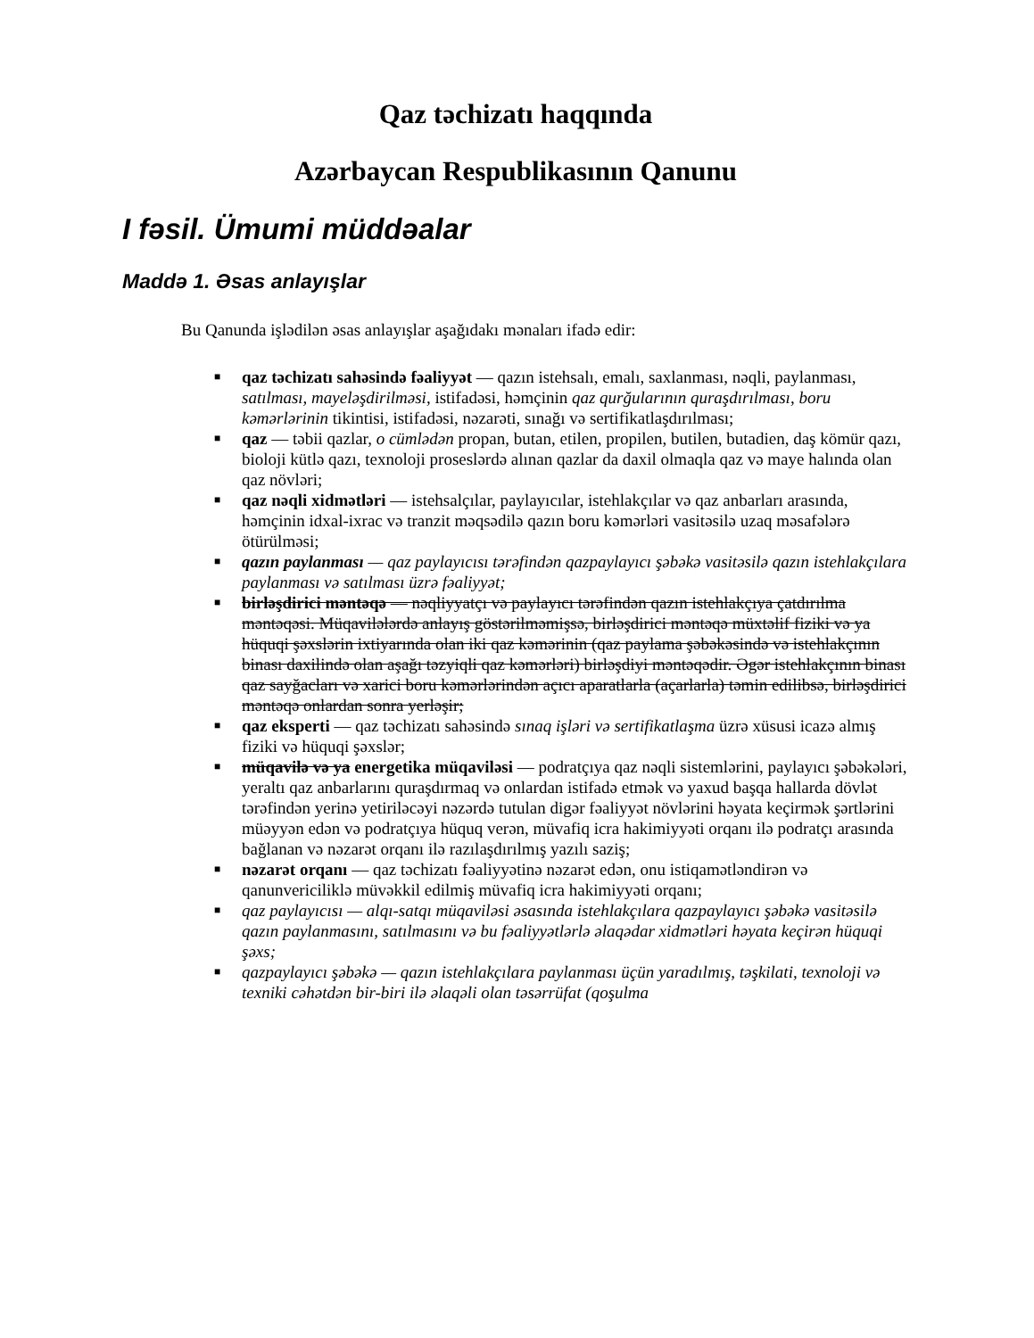Qaz təchizatı haqqında
Azərbaycan Respublikasının Qanunu
I fəsil. Ümumi müddəalar
Maddə 1. Əsas anlayışlar
Bu Qanunda işlədilən əsas anlayışlar aşağıdakı mənaları ifadə edir:
■ qaz təchizatı sahəsində fəaliyyət — qazın istehsalı, emalı, saxlanması, nəqli, paylanması, satılması, mayeləşdirilməsi, istifadəsi, həmçinin qaz qurğularının quraşdırılması, boru kəmərlərinin tikintisi, istifadəsi, nəzarəti, sınağı və sertifikatlaşdırılması;
■ qaz — təbii qazlar, o cümlədən propan, butan, etilen, propilen, butilen, butadien, daş kömür qazı, bioloji kütlə qazı, texnoloji proseslərdə alınan qazlar da daxil olmaqla qaz və maye halında olan qaz növləri;
■ qaz nəqli xidmətləri — istehsalçılar, paylayıcılar, istehlakçılar və qaz anbarları arasında, həmçinin idxal-ixrac və tranzit məqsədilə qazın boru kəmərləri vasitəsilə uzaq məsafələrə ötürülməsi;
■ qazın paylanması — qaz paylayıcısı tərəfindən qazpaylayıcı şəbəkə vasitəsilə qazın istehlakçılara paylanması və satılması üzrə fəaliyyət;
■ birləşdirici məntəqə — nəqliyyatçı və paylayıcı tərəfindən qazın istehlakçıya çatdırılma məntəqəsi. Müqavilələrdə anlayış göstərilməmişsə, birləşdirici məntəqə müxtəlif fiziki və ya hüquqi şəxslərin ixtiyarında olan iki qaz kəmərinin (qaz paylama şəbəkəsində və istehlakçının binası daxilində olan aşağı təzyiqli qaz kəmərləri) birləşdiyi məntəqədir. Əgər istehlakçının binası qaz sayğacları və xarici boru kəmərlərindən açıcı aparatlarla (açarlarla) təmin edilibsə, birləşdirici məntəqə onlardan sonra yerləşir;
■ qaz eksperti — qaz təchizatı sahəsində sınaq işləri və sertifikatlaşma üzrə xüsusi icazə almış fiziki və hüquqi şəxslər;
■ müqavilə və ya energetika müqaviləsi — podratçıya qaz nəqli sistemlərini, paylayıcı şəbəkələri, yeraltı qaz anbarlarını quraşdırmaq və onlardan istifadə etmək və yaxud başqa hallarda dövlət tərəfindən yerinə yetiriləcəyi nəzərdə tutulan digər fəaliyyət növlərini həyata keçirmək şərtlərini müəyyən edən və podratçıya hüquq verən, müvafiq icra hakimiyyəti orqanı ilə podratçı arasında bağlanan və nəzarət orqanı ilə razılaşdırılmış yazılı saziş;
■ nəzarət orqanı — qaz təchizatı fəaliyyətinə nəzarət edən, onu istiqamətləndirən və qanunvericiliklə müvəkkil edilmiş müvafiq icra hakimiyyəti orqanı;
■ qaz paylayıcısı — alqı-satqı müqaviləsi əsasında istehlakçılara qazpaylayıcı şəbəkə vasitəsilə qazın paylanmasını, satılmasını və bu fəaliyyətlərlə əlaqədar xidmətləri həyata keçirən hüquqi şəxs;
■ qazpaylayıcı şəbəkə — qazın istehlakçılara paylanması üçün yaradılmış, təşkilati, texnoloji və texniki cəhətdən bir-biri ilə əlaqəli olan təsərrüfat (qoşulma